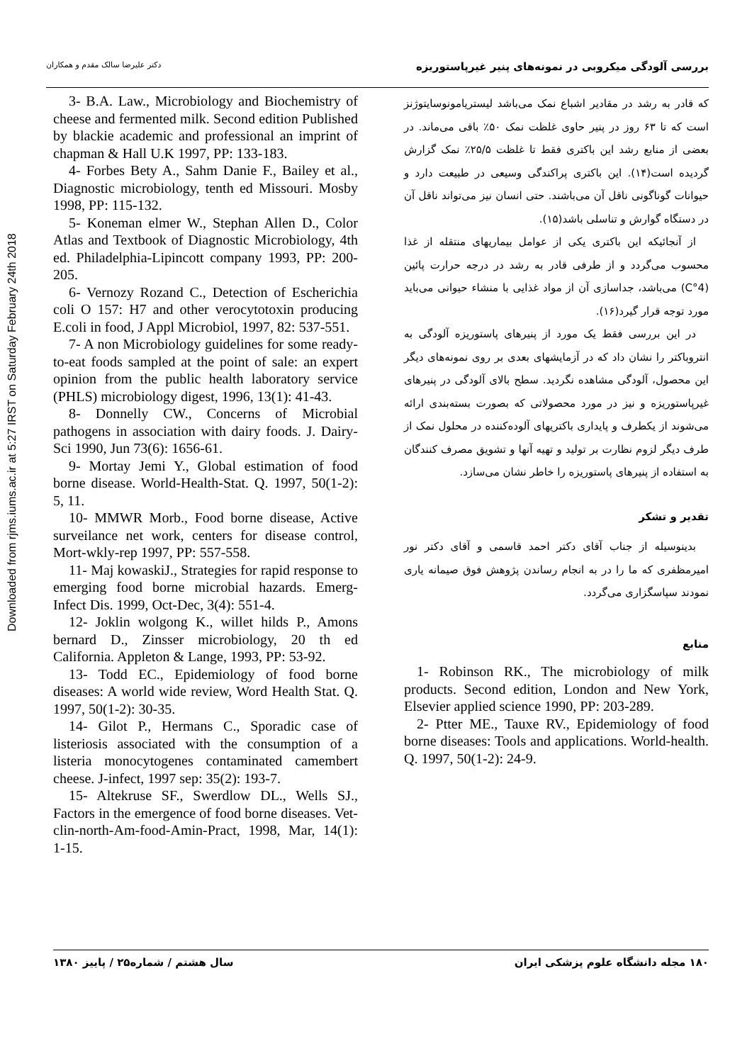Downloaded from rjms.iums.ac.ir at 5:27 IRST on Saturday February 24th 2018
بررسی آلودگی میکروبی در نمونه‌های پنیر غیرپاستوریزه دکتر علیرضا سالک مقدم و همکاران
که قادر به رشد در مقادیر اشباع نمک می‌باشد لیستریامونوسایتوژنز است که تا ۶۳ روز در پنیر حاوی غلظت نمک ۵۰٪ باقی می‌ماند. در بعضی از منابع رشد این باکتری فقط تا غلظت ۲۵/۵٪ نمک گزارش گردیده است(۱۴). این باکتری پراکندگی وسیعی در طبیعت دارد و حیوانات گوناگونی ناقل آن می‌باشند. حتی انسان نیز می‌تواند ناقل آن در دستگاه گوارش و تناسلی باشد(۱۵).
از آنجائیکه این باکتری یکی از عوامل بیماریهای منتقله از غذا محسوب می‌گردد و از طرفی قادر به رشد در درجه حرارت پائین (4°C) می‌باشد، جداسازی آن از مواد غذایی با منشاء حیوانی می‌باید مورد توجه قرار گیرد(۱۶).
در این بررسی فقط یک مورد از پنیرهای پاستوریزه آلودگی به انتروباکتر را نشان داد که در آزمایشهای بعدی بر روی نمونه‌های دیگر این محصول، آلودگی مشاهده نگردید. سطح بالای آلودگی در پنیرهای غیرپاستوریزه و نیز در مورد محصولاتی که بصورت بسته‌بندی ارائه می‌شوند از یکطرف و پایداری باکتریهای آلوده‌کننده در محلول نمک از طرف دیگر لزوم نظارت بر تولید و تهیه آنها و تشویق مصرف کنندگان به استفاده از پنیرهای پاستوریزه را خاطر نشان می‌سازد.
تقدیر و تشکر
بدینوسیله از جناب آقای دکتر احمد قاسمی و آقای دکتر نور امیرمظفری که ما را در به انجام رساندن پژوهش فوق صیمانه یاری نمودند سپاسگزاری می‌گردد.
منابع
1- Robinson RK., The microbiology of milk products. Second edition, London and New York, Elsevier applied science 1990, PP: 203-289.
2- Ptter ME., Tauxe RV., Epidemiology of food borne diseases: Tools and applications. World-health. Q. 1997, 50(1-2): 24-9.
3- B.A. Law., Microbiology and Biochemistry of cheese and fermented milk. Second edition Published by blackie academic and professional an imprint of chapman & Hall U.K 1997, PP: 133-183.
4- Forbes Bety A., Sahm Danie F., Bailey et al., Diagnostic microbiology, tenth ed Missouri. Mosby 1998, PP: 115-132.
5- Koneman elmer W., Stephan Allen D., Color Atlas and Textbook of Diagnostic Microbiology, 4th ed. Philadelphia-Lipincott company 1993, PP: 200-205.
6- Vernozy Rozand C., Detection of Escherichia coli O 157: H7 and other verocytotoxin producing E.coli in food, J Appl Microbiol, 1997, 82: 537-551.
7- A non Microbiology guidelines for some ready-to-eat foods sampled at the point of sale: an expert opinion from the public health laboratory service (PHLS) microbiology digest, 1996, 13(1): 41-43.
8- Donnelly CW., Concerns of Microbial pathogens in association with dairy foods. J. Dairy-Sci 1990, Jun 73(6): 1656-61.
9- Mortay Jemi Y., Global estimation of food borne disease. World-Health-Stat. Q. 1997, 50(1-2): 5, 11.
10- MMWR Morb., Food borne disease, Active surveilance net work, centers for disease control, Mort-wkly-rep 1997, PP: 557-558.
11- Maj kowaskiJ., Strategies for rapid response to emerging food borne microbial hazards. Emerg-Infect Dis. 1999, Oct-Dec, 3(4): 551-4.
12- Joklin wolgong K., willet hilds P., Amons bernard D., Zinsser microbiology, 20 th ed California. Appleton & Lange, 1993, PP: 53-92.
13- Todd EC., Epidemiology of food borne diseases: A world wide review, Word Health Stat. Q. 1997, 50(1-2): 30-35.
14- Gilot P., Hermans C., Sporadic case of listeriosis associated with the consumption of a listeria monocytogenes contaminated camembert cheese. J-infect, 1997 sep: 35(2): 193-7.
15- Altekruse SF., Swerdlow DL., Wells SJ., Factors in the emergence of food borne diseases. Vet-clin-north-Am-food-Amin-Pract, 1998, Mar, 14(1): 1-15.
۱۸۰ مجله دانشگاه علوم پزشکی ایران سال هشتم / شماره۲۵ / پاییز ۱۳۸۰